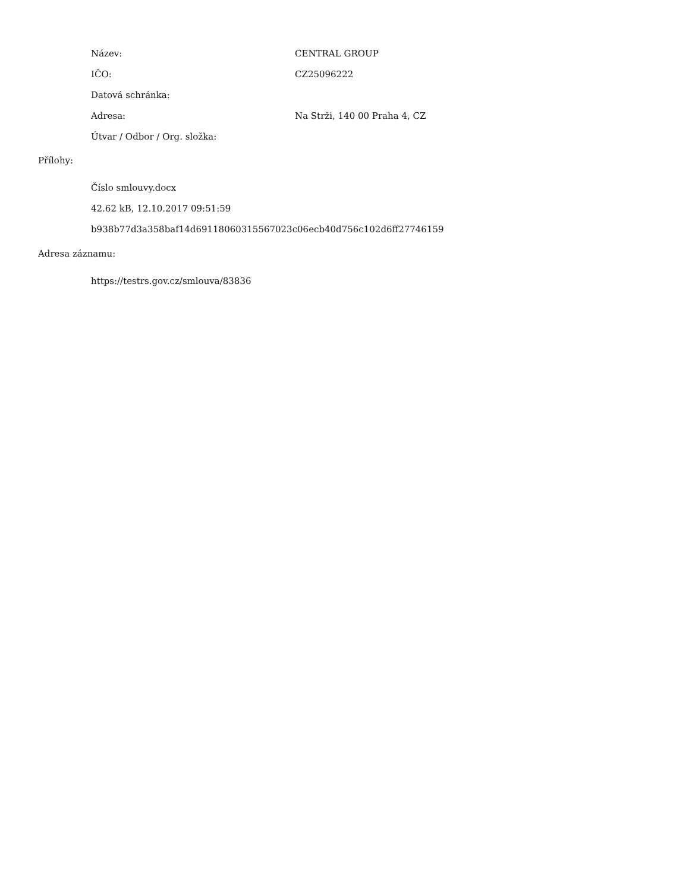| Název: | CENTRAL GROUP |
| IČO: | CZ25096222 |
| Datová schránka: | |
| Adresa: | Na Strži, 140 00 Praha 4, CZ |
| Útvar / Odbor / Org. složka: | |
Přílohy:
Číslo smlouvy.docx
42.62 kB, 12.10.2017 09:51:59
b938b77d3a358baf14d69118060315567023c06ecb40d756c102d6ff27746159
Adresa záznamu:
https://testrs.gov.cz/smlouva/83836